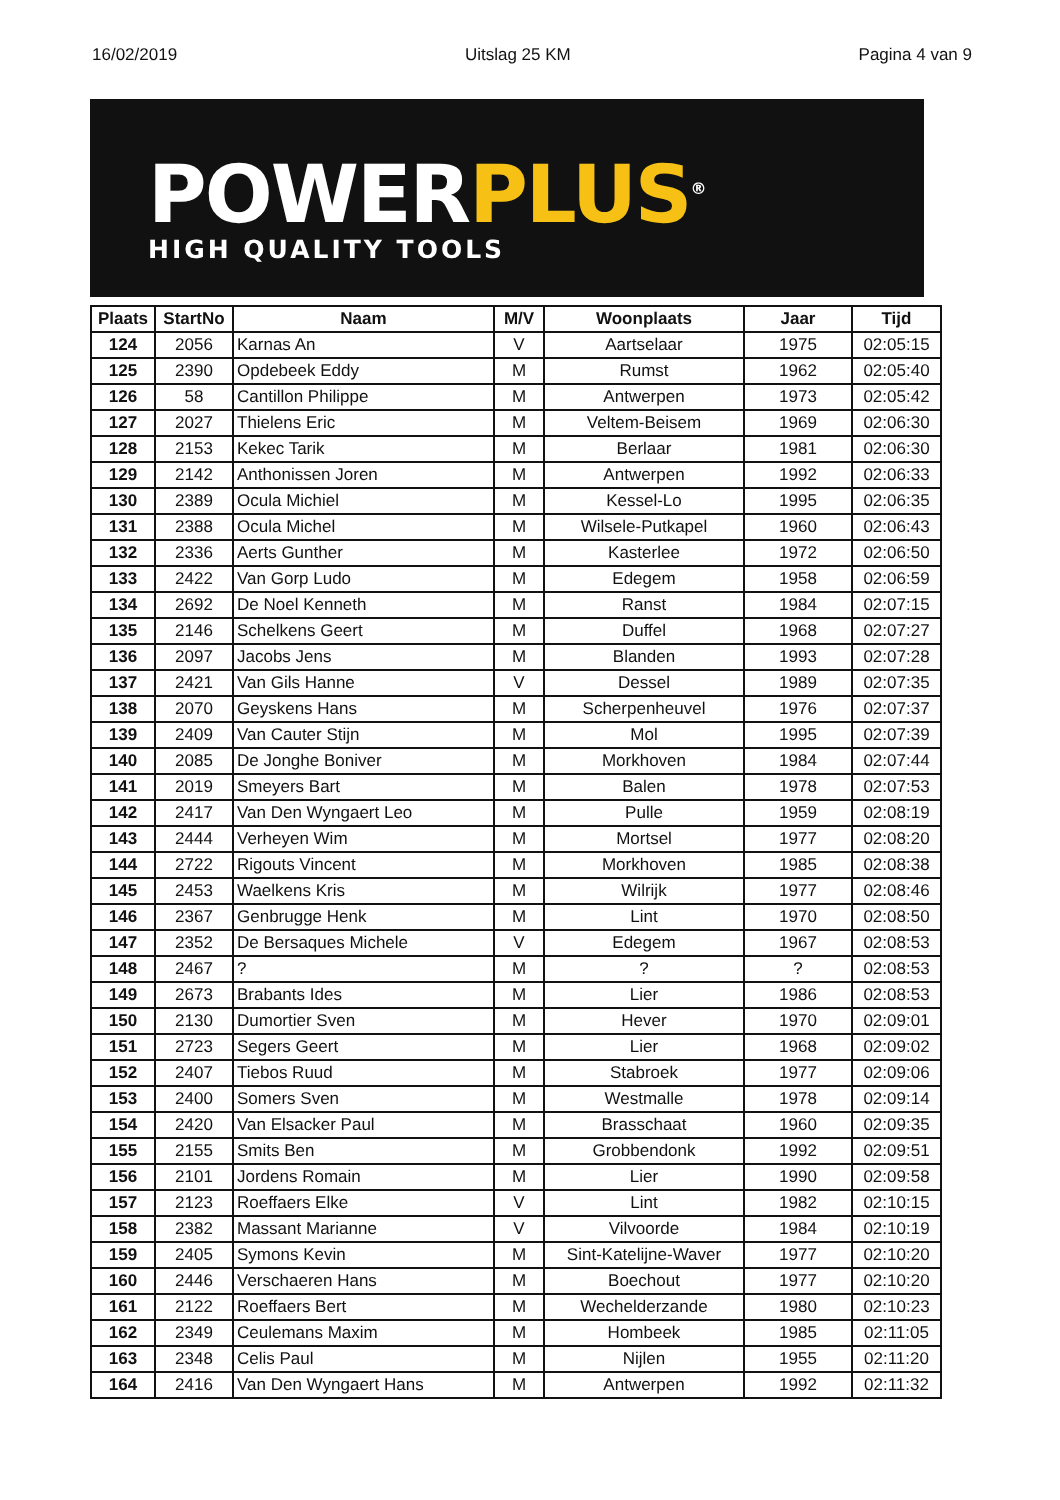16/02/2019 Uitslag 25 KM Pagina 4 van 9
POWERPLUS<sup>®</sup>
HIGH QUALITY TOOLS
| Plaats | StartNo | Naam | M/V | Woonplaats | Jaar | Tijd |
| --- | --- | --- | --- | --- | --- | --- |
| 124 | 2056 | Karnas An | V | Aartselaar | 1975 | 02:05:15 |
| 125 | 2390 | Opdebeek Eddy | M | Rumst | 1962 | 02:05:40 |
| 126 | 58 | Cantillon Philippe | M | Antwerpen | 1973 | 02:05:42 |
| 127 | 2027 | Thielens Eric | M | Veltem-Beisem | 1969 | 02:06:30 |
| 128 | 2153 | Kekec Tarik | M | Berlaar | 1981 | 02:06:30 |
| 129 | 2142 | Anthonissen Joren | M | Antwerpen | 1992 | 02:06:33 |
| 130 | 2389 | Ocula Michiel | M | Kessel-Lo | 1995 | 02:06:35 |
| 131 | 2388 | Ocula Michel | M | Wilsele-Putkapel | 1960 | 02:06:43 |
| 132 | 2336 | Aerts Gunther | M | Kasterlee | 1972 | 02:06:50 |
| 133 | 2422 | Van Gorp Ludo | M | Edegem | 1958 | 02:06:59 |
| 134 | 2692 | De Noel Kenneth | M | Ranst | 1984 | 02:07:15 |
| 135 | 2146 | Schelkens Geert | M | Duffel | 1968 | 02:07:27 |
| 136 | 2097 | Jacobs Jens | M | Blanden | 1993 | 02:07:28 |
| 137 | 2421 | Van Gils Hanne | V | Dessel | 1989 | 02:07:35 |
| 138 | 2070 | Geyskens Hans | M | Scherpenheuvel | 1976 | 02:07:37 |
| 139 | 2409 | Van Cauter Stijn | M | Mol | 1995 | 02:07:39 |
| 140 | 2085 | De Jonghe Boniver | M | Morkhoven | 1984 | 02:07:44 |
| 141 | 2019 | Smeyers Bart | M | Balen | 1978 | 02:07:53 |
| 142 | 2417 | Van Den Wyngaert Leo | M | Pulle | 1959 | 02:08:19 |
| 143 | 2444 | Verheyen Wim | M | Mortsel | 1977 | 02:08:20 |
| 144 | 2722 | Rigouts Vincent | M | Morkhoven | 1985 | 02:08:38 |
| 145 | 2453 | Waelkens Kris | M | Wilrijk | 1977 | 02:08:46 |
| 146 | 2367 | Genbrugge Henk | M | Lint | 1970 | 02:08:50 |
| 147 | 2352 | De Bersaques Michele | V | Edegem | 1967 | 02:08:53 |
| 148 | 2467 | ? | M | ? | ? | 02:08:53 |
| 149 | 2673 | Brabants Ides | M | Lier | 1986 | 02:08:53 |
| 150 | 2130 | Dumortier Sven | M | Hever | 1970 | 02:09:01 |
| 151 | 2723 | Segers Geert | M | Lier | 1968 | 02:09:02 |
| 152 | 2407 | Tiebos Ruud | M | Stabroek | 1977 | 02:09:06 |
| 153 | 2400 | Somers Sven | M | Westmalle | 1978 | 02:09:14 |
| 154 | 2420 | Van Elsacker Paul | M | Brasschaat | 1960 | 02:09:35 |
| 155 | 2155 | Smits Ben | M | Grobbendonk | 1992 | 02:09:51 |
| 156 | 2101 | Jordens Romain | M | Lier | 1990 | 02:09:58 |
| 157 | 2123 | Roeffaers Elke | V | Lint | 1982 | 02:10:15 |
| 158 | 2382 | Massant Marianne | V | Vilvoorde | 1984 | 02:10:19 |
| 159 | 2405 | Symons Kevin | M | Sint-Katelijne-Waver | 1977 | 02:10:20 |
| 160 | 2446 | Verschaeren Hans | M | Boechout | 1977 | 02:10:20 |
| 161 | 2122 | Roeffaers Bert | M | Wechelderzande | 1980 | 02:10:23 |
| 162 | 2349 | Ceulemans Maxim | M | Hombeek | 1985 | 02:11:05 |
| 163 | 2348 | Celis Paul | M | Nijlen | 1955 | 02:11:20 |
| 164 | 2416 | Van Den Wyngaert Hans | M | Antwerpen | 1992 | 02:11:32 |